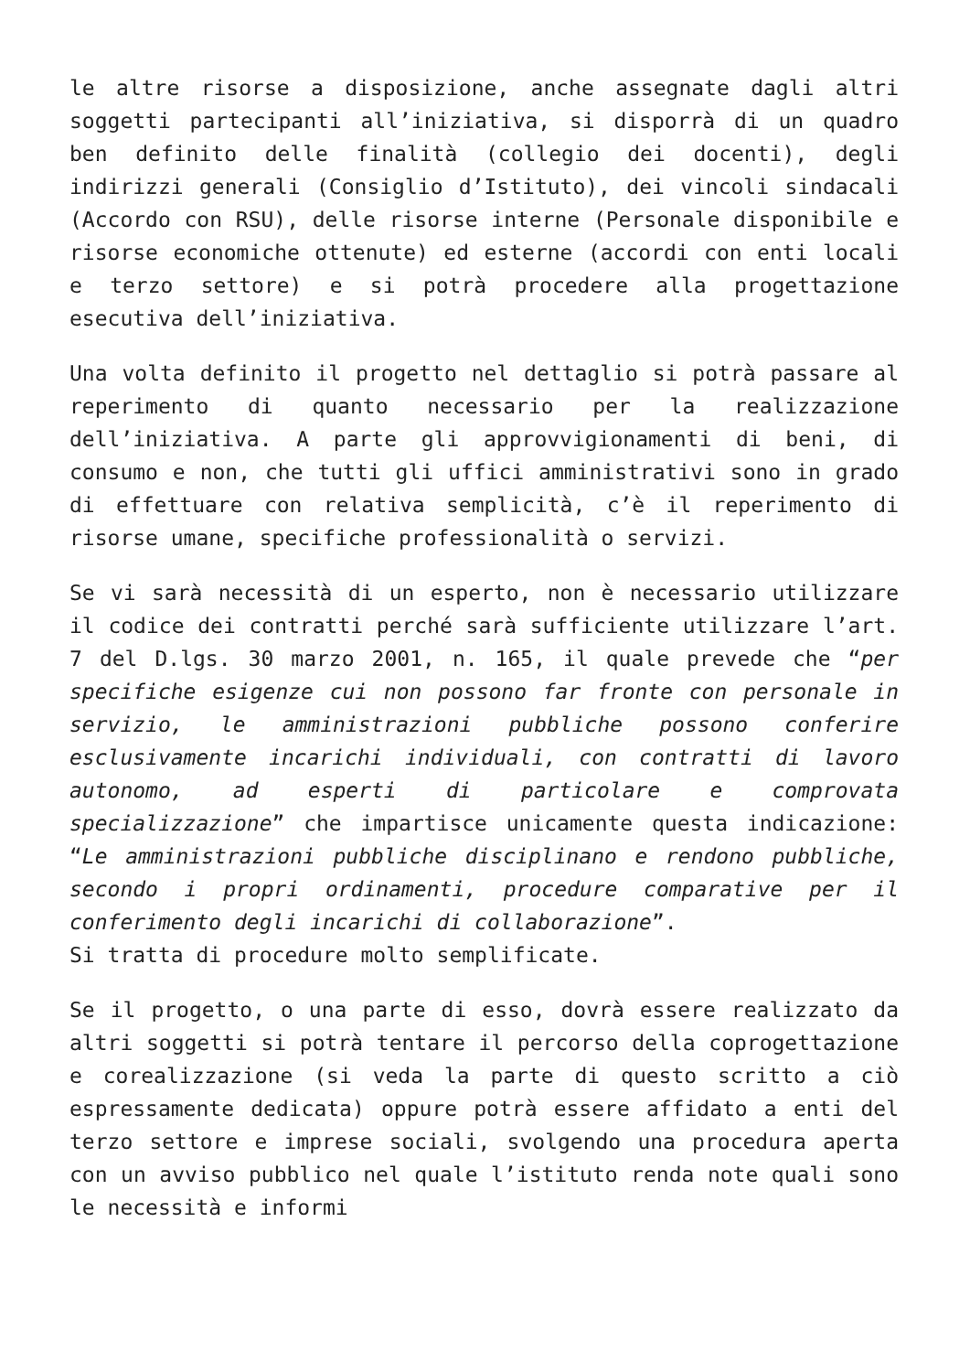le altre risorse a disposizione, anche assegnate dagli altri soggetti partecipanti all’iniziativa, si disporrà di un quadro ben definito delle finalità (collegio dei docenti), degli indirizzi generali (Consiglio d’Istituto), dei vincoli sindacali (Accordo con RSU), delle risorse interne (Personale disponibile e risorse economiche ottenute) ed esterne (accordi con enti locali e terzo settore) e si potrà procedere alla progettazione esecutiva dell’iniziativa.
Una volta definito il progetto nel dettaglio si potrà passare al reperimento di quanto necessario per la realizzazione dell’iniziativa. A parte gli approvvigionamenti di beni, di consumo e non, che tutti gli uffici amministrativi sono in grado di effettuare con relativa semplicità, c’è il reperimento di risorse umane, specifiche professionalità o servizi.
Se vi sarà necessità di un esperto, non è necessario utilizzare il codice dei contratti perché sarà sufficiente utilizzare l’art. 7 del D.lgs. 30 marzo 2001, n. 165, il quale prevede che “per specifiche esigenze cui non possono far fronte con personale in servizio, le amministrazioni pubbliche possono conferire esclusivamente incarichi individuali, con contratti di lavoro autonomo, ad esperti di particolare e comprovata specializzazione” che impartisce unicamente questa indicazione: “Le amministrazioni pubbliche disciplinano e rendono pubbliche, secondo i propri ordinamenti, procedure comparative per il conferimento degli incarichi di collaborazione”.
Si tratta di procedure molto semplificate.
Se il progetto, o una parte di esso, dovrà essere realizzato da altri soggetti si potrà tentare il percorso della coprogettazione e corealizzazione (si veda la parte di questo scritto a ciò espressamente dedicata) oppure potrà essere affidato a enti del terzo settore e imprese sociali, svolgendo una procedura aperta con un avviso pubblico nel quale l’istituto renda note quali sono le necessità e informi